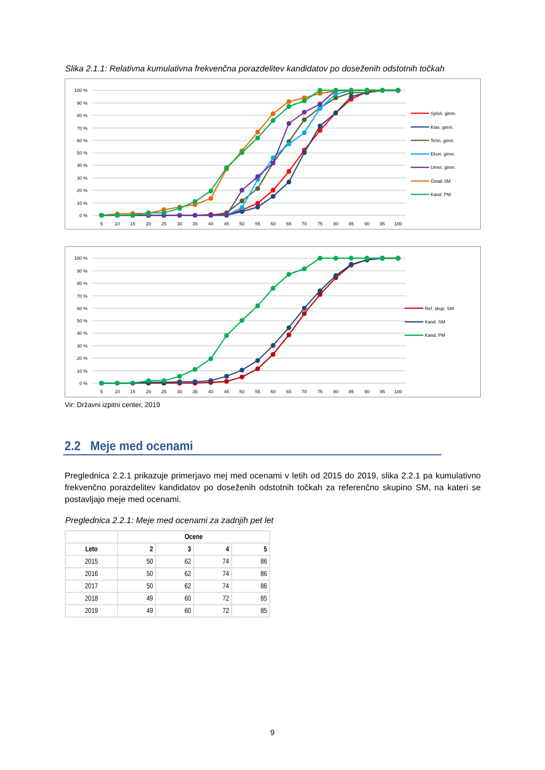Slika 2.1.1: Relativna kumulativna frekvenčna porazdelitev kandidatov po doseženih odstotnih točkah
100 %
90 %
80 %
70 %
60 %
50 %
40 %
30 %
20 %
10 %
0 %
5
10
15
20
25
30
35
40
45
50
55
60
65
70
75
80
85
90
95
100
Sploš. gimn.
Klas. gimn.
Tehn. gimn.
Ekon. gimn.
Umet. gimn.
Ostali SM
Kand. PM
100 %
90 %
80 %
70 %
60 %
50 %
40 %
30 %
20 %
10 %
0 %
5
10
15
20
25
30
35
40
45
50
55
60
65
70
75
80
85
90
95
100
Ref. skup. SM
Kand. SM
Kand. PM
Vir: Državni izpitni center, 2019
2.2 Meje med ocenami
Preglednica 2.2.1 prikazuje primerjavo mej med ocenami v letih od 2015 do 2019, slika 2.2.1 pa kumulativno frekvenčno porazdelitev kandidatov po doseženih odstotnih točkah za referenčno skupino SM, na kateri se postavljajo meje med ocenami.
Preglednica 2.2.1: Meje med ocenami za zadnjih pet let
| | Ocene | | | |
| --- | --- | --- | --- | --- |
| Leto | 2 | 3 | 4 | 5 |
| 2015 | 50 | 62 | 74 | 86 |
| 2016 | 50 | 62 | 74 | 86 |
| 2017 | 50 | 62 | 74 | 86 |
| 2018 | 49 | 60 | 72 | 85 |
| 2019 | 49 | 60 | 72 | 85 |
9